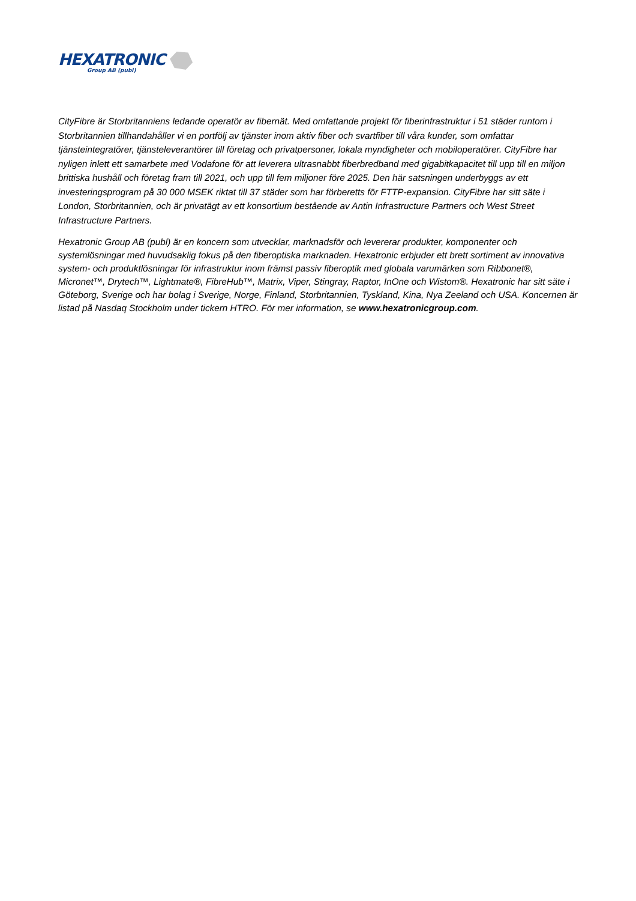HEXATRONIC
Group AB (publ)
CityFibre är Storbritanniens ledande operatör av fibernät. Med omfattande projekt för fiberinfrastruktur i 51 städer runtom i Storbritannien tillhandahåller vi en portfölj av tjänster inom aktiv fiber och svartfiber till våra kunder, som omfattar tjänsteintegratörer, tjänsteleverantörer till företag och privatpersoner, lokala myndigheter och mobiloperatörer. CityFibre har nyligen inlett ett samarbete med Vodafone för att leverera ultrasnabbt fiberbredband med gigabitkapacitet till upp till en miljon brittiska hushåll och företag fram till 2021, och upp till fem miljoner före 2025. Den här satsningen underbyggs av ett investeringsprogram på 30 000 MSEK riktat till 37 städer som har förberetts för FTTP-expansion. CityFibre har sitt säte i London, Storbritannien, och är privatägt av ett konsortium bestående av Antin Infrastructure Partners och West Street Infrastructure Partners.
Hexatronic Group AB (publ) är en koncern som utvecklar, marknadsför och levererar produkter, komponenter och systemlösningar med huvudsaklig fokus på den fiberoptiska marknaden. Hexatronic erbjuder ett brett sortiment av innovativa system- och produktlösningar för infrastruktur inom främst passiv fiberoptik med globala varumärken som Ribbonet®, Micronet™, Drytech™, Lightmate®, FibreHub™, Matrix, Viper, Stingray, Raptor, InOne och Wistom®. Hexatronic har sitt säte i Göteborg, Sverige och har bolag i Sverige, Norge, Finland, Storbritannien, Tyskland, Kina, Nya Zeeland och USA. Koncernen är listad på Nasdaq Stockholm under tickern HTRO. För mer information, se www.hexatronicgroup.com.